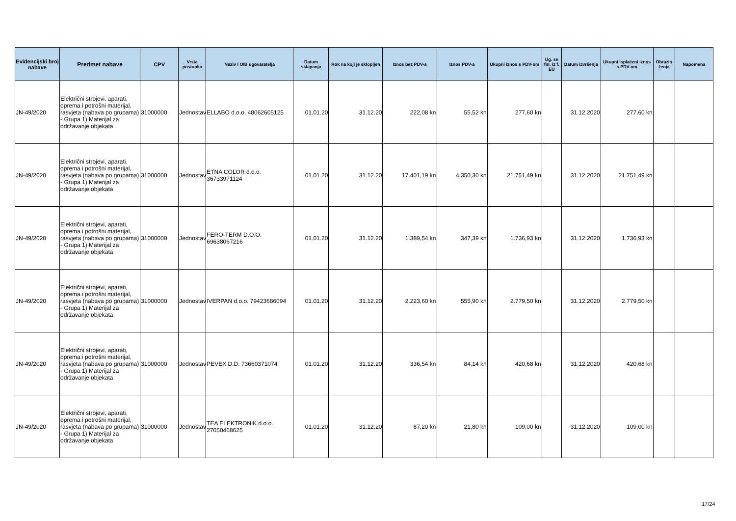| Evidencijski broj nabave | Predmet nabave | CPV | Vrsta postupka | Naziv i OIB ugovaratelja | Datum sklapanja | Rok na koji je sklopljen | Iznos bez PDV-a | Iznos PDV-a | Ukupni iznos s PDV-om | Ug. se fin. iz f. EU | Datum izvršenja | Ukupni isplaćeni iznos s PDV-om | Obrazlo ženja | Napomena |
| --- | --- | --- | --- | --- | --- | --- | --- | --- | --- | --- | --- | --- | --- | --- |
| JN-49/2020 | Električni strojevi, aparati, oprema i potrošni materijal, rasvjeta (nabava po grupama) - Grupa 1) Materijal za održavanje objekata | 31000000 | Jednostav | ELLABO d.o.o. 48062605125 | 01.01.20 | 31.12.20 | 222,08 kn | 55,52 kn | 277,60 kn | | 31.12.2020 | 277,60 kn | | |
| JN-49/2020 | Električni strojevi, aparati, oprema i potrošni materijal, rasvjeta (nabava po grupama) - Grupa 1) Materijal za održavanje objekata | 31000000 | Jednostav | ETNA COLOR d.o.o. 36733971124 | 01.01.20 | 31.12.20 | 17.401,19 kn | 4.350,30 kn | 21.751,49 kn | | 31.12.2020 | 21.751,49 kn | | |
| JN-49/2020 | Električni strojevi, aparati, oprema i potrošni materijal, rasvjeta (nabava po grupama) - Grupa 1) Materijal za održavanje objekata | 31000000 | Jednostav | FERO-TERM D.O.O. 69638067216 | 01.01.20 | 31.12.20 | 1.389,54 kn | 347,39 kn | 1.736,93 kn | | 31.12.2020 | 1.736,93 kn | | |
| JN-49/2020 | Električni strojevi, aparati, oprema i potrošni materijal, rasvjeta (nabava po grupama) - Grupa 1) Materijal za održavanje objekata | 31000000 | Jednostav | IVERPAN d.o.o. 79423686094 | 01.01.20 | 31.12.20 | 2.223,60 kn | 555,90 kn | 2.779,50 kn | | 31.12.2020 | 2.779,50 kn | | |
| JN-49/2020 | Električni strojevi, aparati, oprema i potrošni materijal, rasvjeta (nabava po grupama) - Grupa 1) Materijal za održavanje objekata | 31000000 | Jednostav | PEVEX D.D. 73660371074 | 01.01.20 | 31.12.20 | 336,54 kn | 84,14 kn | 420,68 kn | | 31.12.2020 | 420,68 kn | | |
| JN-49/2020 | Električni strojevi, aparati, oprema i potrošni materijal, rasvjeta (nabava po grupama) - Grupa 1) Materijal za održavanje objekata | 31000000 | Jednostav | TEA ELEKTRONIK d.o.o. 27050468625 | 01.01.20 | 31.12.20 | 87,20 kn | 21,80 kn | 109,00 kn | | 31.12.2020 | 109,00 kn | | |
17/24